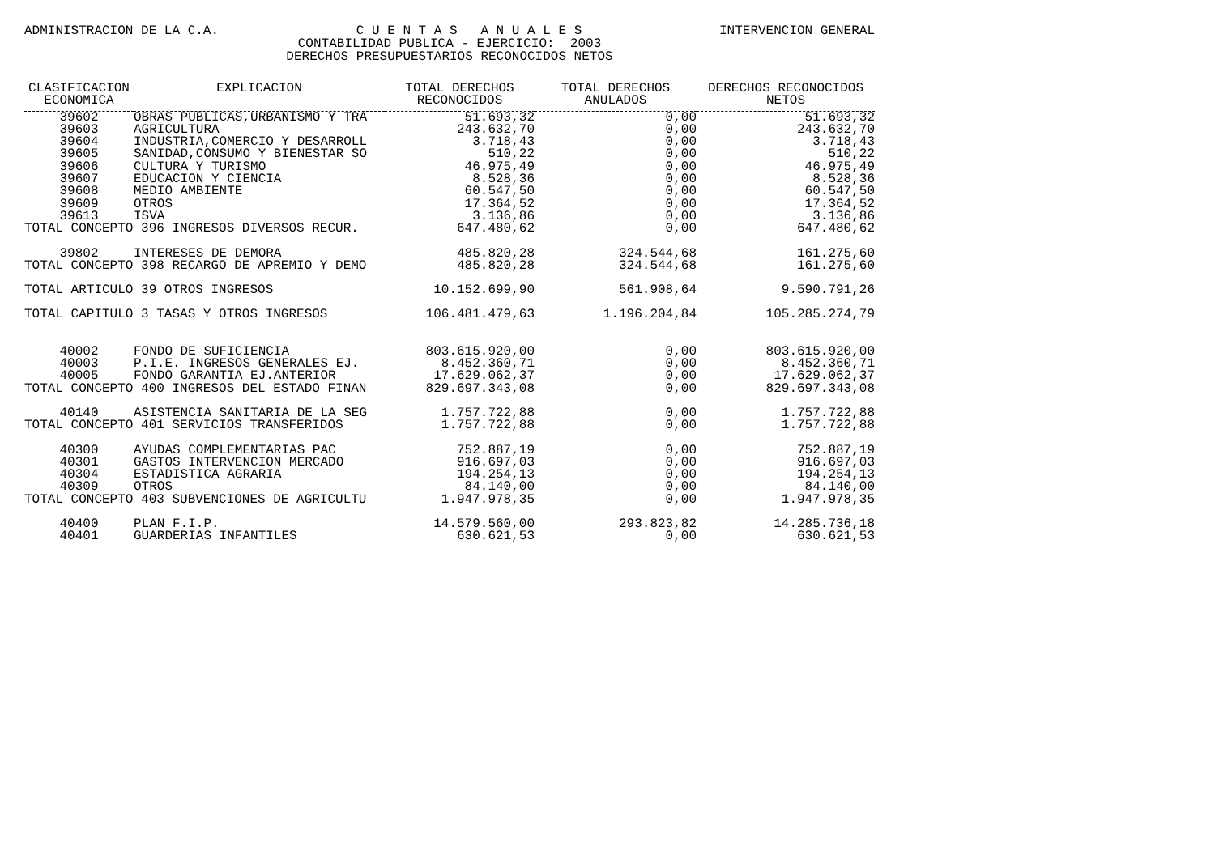ADMINISTRACION DE LA C.A. C U E N T A S A N U A L E S INTERVENCION GENERAL
CONTABILIDAD PUBLICA - EJERCICIO: 2003
DERECHOS PRESUPUESTARIOS RECONOCIDOS NETOS
| CLASIFICACION ECONOMICA | EXPLICACION | TOTAL DERECHOS RECONOCIDOS | TOTAL DERECHOS ANULADOS | DERECHOS RECONOCIDOS NETOS |
| --- | --- | --- | --- | --- |
| 39602 | OBRAS PUBLICAS,URBANISMO Y TRA | 51.693,32 | 0,00 | 51.693,32 |
| 39603 | AGRICULTURA | 243.632,70 | 0,00 | 243.632,70 |
| 39604 | INDUSTRIA,COMERCIO Y DESARROLL | 3.718,43 | 0,00 | 3.718,43 |
| 39605 | SANIDAD,CONSUMO Y BIENESTAR SO | 510,22 | 0,00 | 510,22 |
| 39606 | CULTURA Y TURISMO | 46.975,49 | 0,00 | 46.975,49 |
| 39607 | EDUCACION Y CIENCIA | 8.528,36 | 0,00 | 8.528,36 |
| 39608 | MEDIO AMBIENTE | 60.547,50 | 0,00 | 60.547,50 |
| 39609 | OTROS | 17.364,52 | 0,00 | 17.364,52 |
| 39613 | ISVA | 3.136,86 | 0,00 | 3.136,86 |
| TOTAL CONCEPTO 396 INGRESOS DIVERSOS RECUR. | | 647.480,62 | 0,00 | 647.480,62 |
| 39802 | INTERESES DE DEMORA | 485.820,28 | 324.544,68 | 161.275,60 |
| TOTAL CONCEPTO 398 RECARGO DE APREMIO Y DEMO | | 485.820,28 | 324.544,68 | 161.275,60 |
| TOTAL ARTICULO 39 OTROS INGRESOS | | 10.152.699,90 | 561.908,64 | 9.590.791,26 |
| TOTAL CAPITULO 3 TASAS Y OTROS INGRESOS | | 106.481.479,63 | 1.196.204,84 | 105.285.274,79 |
| 40002 | FONDO DE SUFICIENCIA | 803.615.920,00 | 0,00 | 803.615.920,00 |
| 40003 | P.I.E. INGRESOS GENERALES EJ. | 8.452.360,71 | 0,00 | 8.452.360,71 |
| 40005 | FONDO GARANTIA EJ.ANTERIOR | 17.629.062,37 | 0,00 | 17.629.062,37 |
| TOTAL CONCEPTO 400 INGRESOS DEL ESTADO FINAN | | 829.697.343,08 | 0,00 | 829.697.343,08 |
| 40140 | ASISTENCIA SANITARIA DE LA SEG | 1.757.722,88 | 0,00 | 1.757.722,88 |
| TOTAL CONCEPTO 401 SERVICIOS TRANSFERIDOS | | 1.757.722,88 | 0,00 | 1.757.722,88 |
| 40300 | AYUDAS COMPLEMENTARIAS PAC | 752.887,19 | 0,00 | 752.887,19 |
| 40301 | GASTOS INTERVENCION MERCADO | 916.697,03 | 0,00 | 916.697,03 |
| 40304 | ESTADISTICA AGRARIA | 194.254,13 | 0,00 | 194.254,13 |
| 40309 | OTROS | 84.140,00 | 0,00 | 84.140,00 |
| TOTAL CONCEPTO 403 SUBVENCIONES DE AGRICULTU | | 1.947.978,35 | 0,00 | 1.947.978,35 |
| 40400 | PLAN F.I.P. | 14.579.560,00 | 293.823,82 | 14.285.736,18 |
| 40401 | GUARDERIAS INFANTILES | 630.621,53 | 0,00 | 630.621,53 |